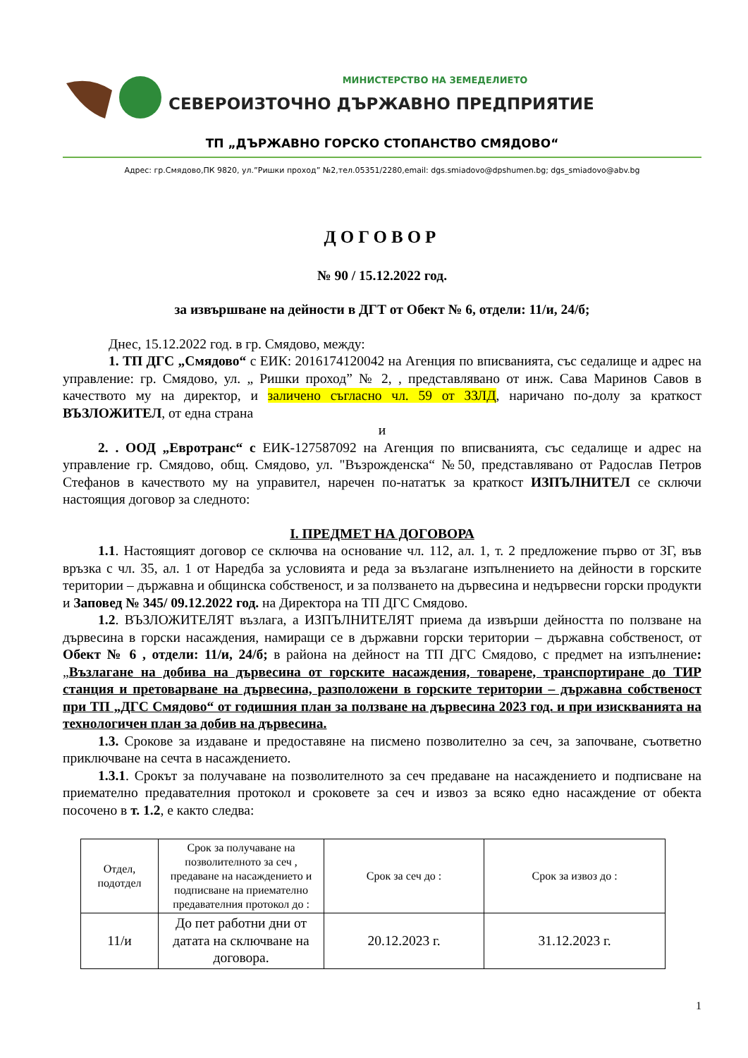МИНИСТЕРСТВО НА ЗЕМЕДЕЛИЕТО
СЕВЕРОИЗТОЧНО ДЪРЖАВНО ПРЕДПРИЯТИЕ
ТП „ДЪРЖАВНО ГОРСКО СТОПАНСТВО СМЯДОВО“
Адрес: гр.Смядово,ПК 9820, ул.”Ришки проход” №2,тел.05351/2280,email: dgs.smiadovo@dpshumen.bg; dgs_smiadovo@abv.bg
ДОГОВОР
№ 90 / 15.12.2022 год.
за извършване на дейности в ДГТ от Обект № 6, отдели: 11/и, 24/б;
Днес, 15.12.2022 год. в гр. Смядово, между:
1. ТП ДГС „Смядово“ с ЕИК: 2016174120042 на Агенция по вписванията, със седалище и адрес на управление: гр. Смядово, ул. „ Ришки проход” № 2, , представлявано от инж. Сава Маринов Савов в качеството му на директор, и заличено съгласно чл. 59 от ЗЗЛД, наричано по-долу за краткост ВЪЗЛОЖИТЕЛ, от една страна
и
2. . ООД „Евротранс“ с ЕИК-127587092 на Агенция по вписванията, със седалище и адрес на управление гр. Смядово, общ. Смядово, ул. "Възрожденска“ №50, представлявано от Радослав Петров Стефанов в качеството му на управител, наречен по-нататък за краткост ИЗПЪЛНИТЕЛ се сключи настоящия договор за следното:
I. ПРЕДМЕТ НА ДОГОВОРА
1.1. Настоящият договор се сключва на основание чл. 112, ал. 1, т. 2 предложение първо от ЗГ, във връзка с чл. 35, ал. 1 от Наредба за условията и реда за възлагане изпълнението на дейности в горските територии – държавна и общинска собственост, и за ползването на дървесина и недървесни горски продукти и Заповед № 345/ 09.12.2022 год. на Директора на ТП ДГС Смядово.
1.2. ВЪЗЛОЖИТЕЛЯТ възлага, а ИЗПЪЛНИТЕЛЯТ приема да извърши дейността по ползване на дървесина в горски насаждения, намиращи се в държавни горски територии – държавна собственост, от Обект № 6 , отдели: 11/и, 24/б; в района на дейност на ТП ДГС Смядово, с предмет на изпълнение: „Възлагане на добива на дървесина от горските насаждения, товарене, транспортиране до ТИР станция и претоварване на дървесина, разположени в горските територии – държавна собственост при ТП „ДГС Смядово“ от годишния план за ползване на дървесина 2023 год. и при изискванията на технологичен план за добив на дървесина.
1.3. Срокове за издаване и предоставяне на писмено позволително за сеч, за започване, съответно приключване на сечта в насаждението.
1.3.1. Срокът за получаване на позволителното за сеч предаване на насаждението и подписване на приемателно предавателния протокол и сроковете за сеч и извоз за всяко едно насаждение от обекта посочено в т. 1.2, е както следва:
| Отдел, подотдел | Срок за получаване на позволителното за сеч , предаване на насаждението и подписване на приемателно предавателния протокол до : | Срок за сеч до : | Срок за извоз до : |
| 11/и | До пет работни дни от датата на сключване на договора. | 20.12.2023 г. | 31.12.2023 г. |
1